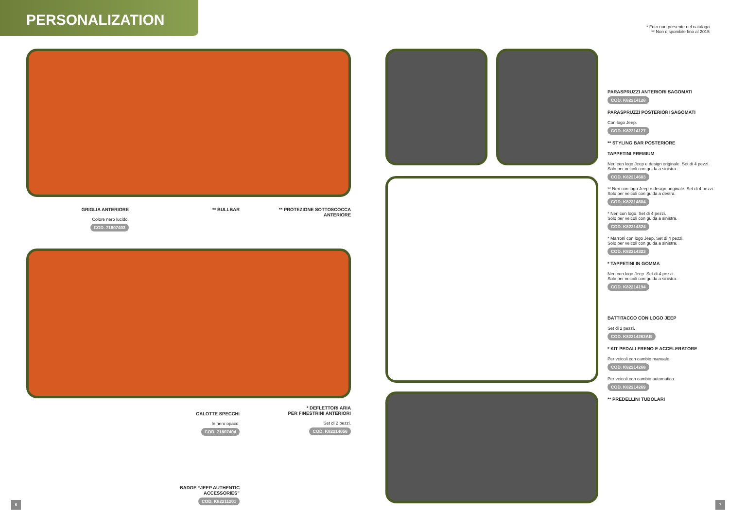PERSONALIZATION
* Foto non presente nel catalogo
** Non disponibile fino al 2015
GRIGLIA ANTERIORE
Colore nero lucido.
COD. 71807403
** BULLBAR ** PROTEZIONE SOTTOSCOCCA ANTERIORE
CALOTTE SPECCHI
In nero opaco.
COD. 71807404
* DEFLETTORI ARIA
PER FINESTRINI ANTERIORI
Set di 2 pezzi.
COD. K82214056
BADGE “JEEP AUTHENTIC ACCESSORIES”
COD. K82211201
PARASPRUZZI ANTERIORI SAGOMATI
COD. K82214128
PARASPRUZZI POSTERIORI SAGOMATI
Con logo Jeep.
COD. K82214127
** STYLING BAR POSTERIORE
TAPPETINI PREMIUM
Neri con logo Jeep e design originale. Set di 4 pezzi.
Solo per veicoli con guida a sinistra.
COD. K82214603
** Neri con logo Jeep e design originale. Set di 4 pezzi.
Solo per veicoli con guida a destra.
COD. K82214604
* Neri con logo. Set di 4 pezzi.
Solo per veicoli con guida a sinistra.
COD. K82214324
* Marroni con logo Jeep. Set di 4 pezzi.
Solo per veicoli con guida a sinistra.
COD. K82214323
* TAPPETINI IN GOMMA
Neri con logo Jeep. Set di 4 pezzi.
Solo per veicoli con guida a sinistra.
COD. K82214194
BATTITACCO CON LOGO JEEP
Set di 2 pezzi.
COD. K82214263AB
* KIT PEDALI FRENO E ACCELERATORE
Per veicoli con cambio manuale.
COD. K82214268
Per veicoli con cambio automatico.
COD. K82214269
** PREDELLINI TUBOLARI
6 7